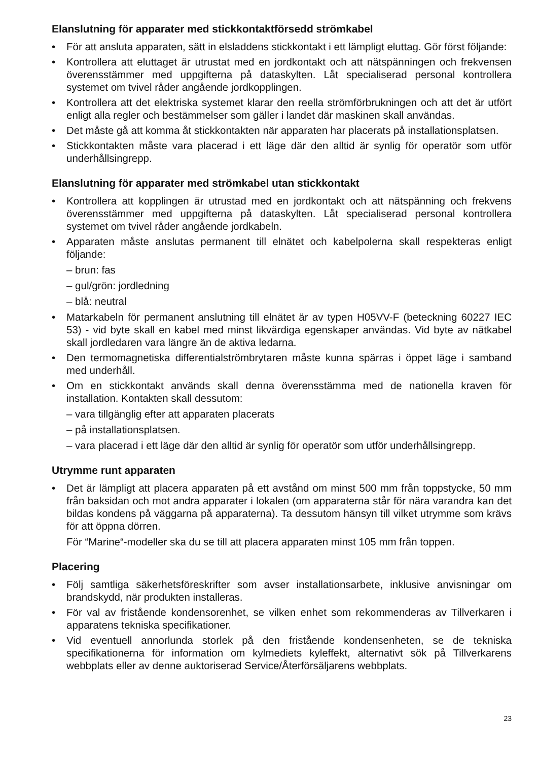Elanslutning för apparater med stickkontaktförsedd strömkabel
• För att ansluta apparaten, sätt in elsladdens stickkontakt i ett lämpligt eluttag. Gör först följande:
• Kontrollera att eluttaget är utrustat med en jordkontakt och att nätspänningen och frekvensen överensstämmer med uppgifterna på dataskylten. Låt specialiserad personal kontrollera systemet om tvivel råder angående jordkopplingen.
• Kontrollera att det elektriska systemet klarar den reella strömförbrukningen och att det är utfört enligt alla regler och bestämmelser som gäller i landet där maskinen skall användas.
• Det måste gå att komma åt stickkontakten när apparaten har placerats på installationsplatsen.
• Stickkontakten måste vara placerad i ett läge där den alltid är synlig för operatör som utför underhållsingrepp.
Elanslutning för apparater med strömkabel utan stickkontakt
• Kontrollera att kopplingen är utrustad med en jordkontakt och att nätspänning och frekvens överensstämmer med uppgifterna på dataskylten. Låt specialiserad personal kontrollera systemet om tvivel råder angående jordkabeln.
• Apparaten måste anslutas permanent till elnätet och kabelpolerna skall respekteras enligt följande:
– brun: fas
– gul/grön: jordledning
– blå: neutral
• Matarkabeln för permanent anslutning till elnätet är av typen H05VV-F (beteckning 60227 IEC 53) - vid byte skall en kabel med minst likvärdiga egenskaper användas. Vid byte av nätkabel skall jordledaren vara längre än de aktiva ledarna.
• Den termomagnetiska differentialströmbrytaren måste kunna spärras i öppet läge i samband med underhåll.
• Om en stickkontakt används skall denna överensstämma med de nationella kraven för installation. Kontakten skall dessutom:
– vara tillgänglig efter att apparaten placerats
– på installationsplatsen.
– vara placerad i ett läge där den alltid är synlig för operatör som utför underhållsingrepp.
Utrymme runt apparaten
• Det är lämpligt att placera apparaten på ett avstånd om minst 500 mm från toppstycke, 50 mm från baksidan och mot andra apparater i lokalen (om apparaterna står för nära varandra kan det bildas kondens på väggarna på apparaterna). Ta dessutom hänsyn till vilket utrymme som krävs för att öppna dörren.
För “Marine“-modeller ska du se till att placera apparaten minst 105 mm från toppen.
Placering
• Följ samtliga säkerhetsföreskrifter som avser installationsarbete, inklusive anvisningar om brandskydd, när produkten installeras.
• För val av fristående kondensorenhet, se vilken enhet som rekommenderas av Tillverkaren i apparatens tekniska specifikationer.
• Vid eventuell annorlunda storlek på den fristående kondensenheten, se de tekniska specifikationerna för information om kylmediets kyleffekt, alternativt sök på Tillverkarens webbplats eller av denne auktoriserad Service/Återförsäljarens webbplats.
23